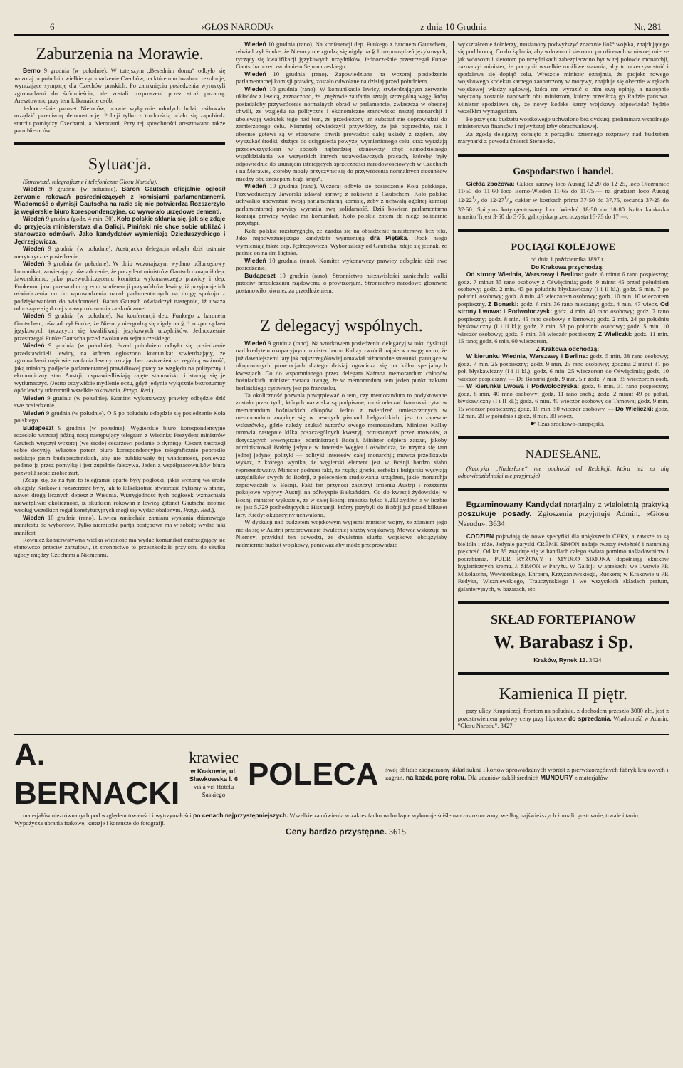6 ›GŁOS NARODU‹ z dnia 10 Grudnia Nr. 281
Zaburzenia na Morawie.
Berno 9 grudnia (w południe). W tutejszym „Besednim domu“ odbyło się wczoraj popołudniu wielkie zgromadzenie Czechów, na którem uchwalono rezolucje, wyrażające sympatję dla Czechów praskich. Po zamknięciu posiedzenia wyruszyli zgromadzeni do śródmieścia, ale zostali rozproszeni przez straż pożarną. Aresztowano przy tem kilkanaście osób.
Jednocześnie paruset Niemców, prawie wyłącznie młodych ludzi, usiłowało urządzić przeciwną demonstrację. Policji tylko z trudnością udało się zapobiedz starciu pomiędzy Czechami, a Niemcami. Przy tej sposobności aresztowano także paru Niemców.
Sytuacja.
(Sprawozd. telegraficzne i telefoniczne Głosu Narodu).
Wiedeń 9 grudnia (w południe). Baron Gautsch oficjalnie ogłosił zerwanie rokowań pośredniczących z komisjami parlamentarnemi. Wiadomość o dymisji Gautscha na razie się nie potwierdza Rozszerzyło ją węgierskie biuro korespondencyjne, co wywołało urzędowe dementi.
Wiedeń 9 grudnia (godz. 4 min. 30). Koło polskie skłania się, jak się zdaje do przyjęcia ministerstwa dla Galicji. Piniński nie chce sobie ubliżać i stanowczo odmówił. Jako kandydatów wymieniają Dzieduszyckiego i Jędrzejowicza.
Wiedeń 9 grudnia (w południe). Austrjacka delegacja odbyła dziś ostatnie merytoryczne posiedzenie.
Wiedeń 9 grudnia (w południe). W dniu wczorajszym wydano półurzędowy komunikat, zawierający oświadczenie, że prezydent ministrów Gautsch oznajmił dep. Jaworskiemu, jako przewodniczącemu komitetu wykonawczego prawicy i dep. Funkemu, jako przewodniczącemu konferencji przywódców lewicy, iż przyjmuje ich oświadczenia co do wprowadzenia narad parlamentarnych na drogę spokoju z podziękowaniem do wiadomości. Baron Gautsch oświadczył następnie, iż uważa odnoszące się do tej sprawy rokowania za skończone.
Wiedeń 9 grudnia (w południe). Na konferencji dep. Funkego z baronem Gautschem, oświadczył Funke, że Niemcy niezgodzą się nigdy na §. 1 rozporządzeń językowych tyczących się kwalifikacji językowych urzędników. Jednocześnie przestrzegał Funke Gautscha przed zwołaniem sejmu czeskiego.
Wiedeń 9 grudnia (w południe). Przed południem odbyło się posiedzenie przedstawicieli lewicy, na którem ogłoszono komunikat stwierdzający, że zgromadzeni mężowie zaufania lewicy uznając bez zastrzeżeń szczególną ważność, jaką miałoby podjęcie parlamentarnej prawidłowej pracy ze względu na polityczny i ekonomiczny stan Austrji, usprawiedliwiają zajęte stanowisko i starają się je wytłumaczyć. (Jestto oczywiście mydlenie oczu, gdyż jedynie wyłącznie bezrozumny opór lewicy udaremnił wszelkie rokowania. Przyp. Red.).
Wiedeń 9 grudnia (w południe). Komitet wykonawczy prawicy odbędzie dziś swe posiedzenie.
Wiedeń 9 grudnia (w południe). O 5 po południu odbędzie się posiedzenie Koła polskiego.
Budapeszt 9 grudnia (w południe). Węgierskie biuro korespondencyjne rozesłało wczoraj późną nocą następujący telegram z Wiednia: Prezydent ministrów Gautsch wręczył wczoraj (we środę) cesarzowi podanie o dymisję. Cesarz zastrzegł sobie decyzję. Wkrótce potem biuro korespondencyjne telegraficznie poprosiło redakcje pism budapeszteńskich, aby nie publikowały tej wiadomości, ponieważ podano ją przez pomyłkę i jest zupełnie fałszywa. Jeden z współpracowników biura pozwolił sobie zrobić żart.
(Zdaje się, że na tym to telegramie oparte były pogłoski, jakie wczoraj we środę obiegały Kraków i rozszerzane były, jak to kilkakrotnie stwierdzić byliśmy w stanie, nawet drogą licznych depesz z Wiednia. Wiarygodność tych pogłosek wzmacniała niewątpliwie okoliczność, iż skutkiem rokowań z lewicą gabinet Gautscha istotnie według wszelkich reguł konstytucyjnych mógł się wydać obalonym. Przyp. Red.).
Wiedeń 10 grudnia (rano). Lewica zaniechała zamiaru wysłania zbiorowego manifestu do wyborców. Tylko niemiecka partja postępowa ma w sobotę wydać taki manifest.
Również konserwatywna wielka własność ma wydać komunikat zastrzegający się stanowczo przeciw zarzutowi, iż stronnictwo to przeszkodziło przyjściu do skutku ugody między Czechami a Niemcami.
Wiedeń 10 grudnia (rano). Na konferencji dep. Funkego z baronem Gautschem, oświadczył Funke, że Niemcy nie zgodzą się nigdy na § 1 rozporządzeń językowych, tyczący się kwalifikacji językowych urzędników. Jednocześnie przestrzegał Funke Gautscha przed zwołaniem Sejmu czeskiego.
Wiedeń 10 grudnia (rano). Zapowiedziane na wczoraj posiedzenie parlamentarnej komisji prawicy, zostało odwołane na dzisiaj przed południem.
Wiedeń 10 grudnia (rano). W komunikacie lewicy, stwierdzającym zerwanie układów z lewicą, zaznaczono, że „mężowie zaufania uznają szczególną wagę, którą posiadałoby przywrócenie normalnych obrad w parlamencie, zwłaszcza w obecnej chwili, ze względu na polityczne i ekonomiczne stanowisko naszej monarchji i ubolewają wskutek tego nad tem, że przedłożony im substrat nie doprowadził do zamierzonego celu. Niemniej oświadczyli przywódcy, że jak poprzednio, tak i obecnie gotowi są w stosownej chwili prowadzić dalej układy z rządem, aby wyszukać środki, służące do osiągnięcia powyżej wymienionego celu, oraz wyrażają przedewszystkiem w sposób najbardziej stanowczy chęć samodzielnego współdziałania we wszystkich innych ustawodawczych pracach, któreby były odpowiednie do usunięcia istniejących sprzeczności narodowościowych w Czechach i na Morawie, któreby mogły przyczynić się do przywrócenia normalnych stosunków między obu szczepami tego kraju“.
Wiedeń 10 grudnia (rano). Wczoraj odbyło się posiedzenie Koła polskiego. Przewodniczący Jaworski zdawał sprawę z rokowań z Gautschem. Koło polskie uchwaliło upoważnić swoją parlamentarną komisję, żeby z uchwałą ogólnej komisji parlamentarnej prawicy wyraziła swą solidarność. Dziś bowiem parlamentarna komisja prawicy wydać ma komunikat. Koło polskie zatem do niego solidarnie przystąpi.
Koło polskie rozstrzygnęło, że zgadza się na obsadzenie ministerstwa bez teki. Jako najpoważniejszego kandydata wymieniają dra Piętaka. Obok niego wymieniają także dep. Jędrzejowicza. Wybór zależy od Gautscha, zdaje się jednak, że padnie on na dra Piętaka.
Wiedeń 10 grudnia (rano). Komitet wykonawczy prawicy odbędzie dziś swe posiedzenie.
Budapeszt 10 grudnia (rano). Stronnictwo niezawisłości zaniechało walki przeciw przedłożeniu rządowemu o prowizorjum. Stronnictwo narodowe głosować postanowiło również za przedłożeniem.
Z delegacyj wspólnych.
Wiedeń 9 grudnia (rano). Na wtorkowem posiedzeniu delegacyj w toku dyskusji nad kredytem okupacyjnym minister baron Kallay zwrócił najpierw uwagę na to, że już dawniejszemi laty jak najszczegółowiej omawiał różnorodne stosunki, panujące w okupowanych prowincjach dlatego dzisiaj ogranicza się na kilku specjalnych kwestjach. Co do wspomnianego przez delegata Kaftana memorandum chłopów bośniackich, minister zwraca uwagę, że w memorandum tem jeden punkt traktatu berlińskiego cytowany jest po francusku.
Ta okoliczność pozwala powątpiewać o tem, czy memorandum to podyktowane zostało przez tych, których nazwiska są podpisane; musi uderzać francuski cytat w memorandum bośniackich chłopów. Jedno z twierdzeń umieszczonych w memorandum znajduje się w pewnych pismach belgradzkich; jest to zapewne wskazówką, gdzie należy szukać autorów owego memorandum. Minister Kallay omawia następnie kilka poszczególnych kwestyj, poruszonych przez mowców, a dotyczących wewnętrznej administracji Bośnji. Minister odpiera zarzut, jakoby administrował Bośnię jedynie w interesie Węgier i oświadcza, że trzyma się tam jednej jedynej polityki — polityki interesów całej monarchji; mowca przedstawia wykaz, z którego wynika, że węgierski element jest w Bośnji bardzo słabo reprezentowany. Minister podnosi fakt, że rządy: grecki, serbski i bułgarski wysyłają urzędników swych do Bośnji, z poleceniem studjowania urządzeń, jakie monarchja zaprowadziła w Bośnji. Fakt ten przynosi zaszczyt imieniu Austrji i rozszerza pokojowe wpływy Austrji na półwyspie Bałkańskim. Co do kwestji żydowskiej w Bośnji minister wykazuje, że w całej Bośnji mieszka tylko 8.213 żydów, a w liczbie tej jest 5.729 pochodzących z Hiszpanji, którzy przybyli do Bośnji już przed kilkuset laty. Kredyt okupacyjny uchwalono.
W dyskusji nad budżetem wojskowym wyjaśnił minister wojny, że zdaniem jego nie da się w Austrji przeprowadzić dwuletniej służby wojskowej. Mowca wskazuje na Niemcy; przykład ten dowodzi, że dwuletnia służba wojskowa obciążyłaby nadmiernie budżet wojskowy, ponieważ aby módz przeprowadzić
wykształcenie żołnierzy, musianoby podwyższyć znacznie ilość wojska, znajdującego się pod bronią. Co do żądania, aby wdowom i sierotom po oficerach w równej mierze jak wdowom i sierotom po urzędnikach zabezpieczono byt w tej połowie monarchji, zaznaczył minister, że poczynił wszelkie możliwe starania, aby to urzeczywistnić i spodziewa się dopiąć celu. Wreszcie minister oznajmia, że projekt nowego wojskowego kodeksu karnego zaopatrzony w motywy, znajduje się obecnie w rękach wojskowej władzy sądowej, która ma wyrazić o nim swą opinję, a następnie wręczony zostanie napowrót obu ministrom, którzy przedłożą go Radzie państwa. Minister spodziewa się, że nowy kodeks karny wojskowy odpowiadać będzie wszelkim wymaganiom.
Po przyjęciu budżetu wojskowego uchwalono bez dyskusji preliminarz wspólnego ministerstwa finansów i najwyższej Izby obrachunkowej.
Za zgodą delegacyj cofnięto z porządku dziennego rozprawy nad budżetem marynarki z powodu śmierci Sternecka.
Gospodarstwo i handel.
Giełda zbożowa: Cukier surowy loco Aussig 12·20 do 12·25, loco Ołomuniec 11·50 do 11·60 loco Berno-Wiedeń 11·65 do 11·75,— na grudzień loco Aussig 12·221/2 do 12·271/2, cukier w kostkach prima 37·50 do 37.75, secunda 37·25 do 37·50. Spirytus kotyngentowany loco Wiedeń 18·50 do 18·80 Nafta kaukazka transito Trjest 3·50 do 3·75, galicyjska przezroczysta 16·75 do 17·—.
POCIĄGI KOLEJOWE
od dnia 1 października 1897 r.
Do Krakowa przychodzą:
Od strony Wiednia, Warszawy i Berlina: godz. 6 minut 6 rano pospieszny; godz. 7 minut 33 rano osobowy z Oświęcimia; godz. 9 minut 45 przed południem osobowy; godz. 2 min. 43 po południu błyskawiczny (I i II kl.); godz. 5 min. 7 po południ. osobowy; godz. 8 min. 45 wieczorem osobowy; godz. 10 min. 10 wieczorem pospieszny. Z Bonarki: godz. 6 min. 36 rano mieszany; godz. 4 min. 47 wiecz. Od strony Lwowa: i Podwołoczysk: godz. 4 min. 40 rano osobowy; godz. 7 rano pospieszny; godz. 8 min. 45 rano osobowy z Tarnowa; godz. 2 min. 24 po południu błyskawiczny (I i II kl.); godz. 2 min. 53 po południu osobowy; godz. 5 min. 10 wieczór osobowy; godz. 9 min. 38 wieczór pospieszny Z Wieliczki: godz. 11 min. 15 rano; godz. 6 min. 60 wieczorem.
Z Krakowa odchodzą:
W kierunku Wiednia, Warszawy i Berlina: godz. 5 min. 38 rano osobowy; godz. 7 min. 25 pospieszny; godz. 9 min. 25 rano osobowy; godzina 2 minut 31 po poł. błyskawiczny (I i II kl.); godz. 6 min. 25 wieczorem do Oświęcimia; godz. 10 wieczór pospieszny. — Do Bonarki godz. 9 min. 5 r godz. 7 min. 35 wieczorem osob. — W kierunku Lwowa i Podwołoczyska: godz. 6 min. 31 rano pospieszny; godz. 8 min. 40 rano osobowy; godz. 11 rano osob.; godz. 2 minut 49 po połud. błyskawiczny (I i II kl.); godz. 6 min. 40 wieczór osobowy do Tarnowa; godz. 9 min. 15 wieczór pospieszny; godz. 10 min. 50 wieczór osobowy. — Do Wieliczki: godz. 12 min. 20 w południe i godz. 8 min. 30 wiecz.
☛ Czas środkowo-europejski.
NADESŁANE.
(Rubryka „Nadesłane“ nie pochodzi od Redakcji, która też za nią odpowiedzialności nie przyjmuje)
Egzaminowany Kandydat notarjalny z wieloletnią praktyką poszukuje posady. Zgłoszenia przyjmuje Admin. «Głosu Narodu». 3634
CODZIEN pojawiają się nowe specyfiki dla upiększenia CERY, a zawsze to są bielidła i róże. Jedynie paryski CRÈME SIMON nadaje twarzy świeżość i naturalną piękność. Od lat 35 znajduje się w handlach całego świata pomimo naśladownictw i podrabiania. PUDR RYŻOWY i MYDŁO SIMONA dopełniają skutków hygienicznych kremu. J. SIMON w Paryżu. W Galicji: w aptekach: we Lwowie PP. Mikolascha, Wewiórskiego, Ehrbara, Krzyżanowskiego, Ruckera; w Krakowie u PP. Redyka, Wiszniewskiego, Trauczyńskiego i we wszystkich składach perfum, galanteryjnych, w bazarach, etc.
SKŁAD FORTEPIANOW
W. Barabasz i Sp.
Kraków, Rynek 13. 3624
Kamienica II piętr.
przy ulicy Krupniczej, frontem na południe, z dochodem przeszło 3000 złr., jest z pozostawieniem połowy ceny przy hipotece do sprzedania. Wiadomość w Admin. "Głosu Narodu". 3427
A. BERNACKI krawiec
w Krakowie, ul. Sławkowska l. 6
vis à vis Hotelu Saskiego POLECA swój obficie zaopatrzony skład sukna i kortów sprowadzanych wprost z pierwszorzędnych fabryk krajowych i zagran. na każdą porę roku. Dla uczniów szkół średnich MUNDURY z materjałów
materjałów niezrównanych pod względem trwałości i wytrzymałości po cenach najprzystępniejszych. Wszelkie zamówienia w zakres fachu wchodzące wykonuje ściśle na czas oznaczony, według najświeższych żurnali, gustownie, trwale i tanio. Wypożycza ubrania frakowe, karazje i kontusze do fotografji.
Ceny bardzo przystępne. 3615